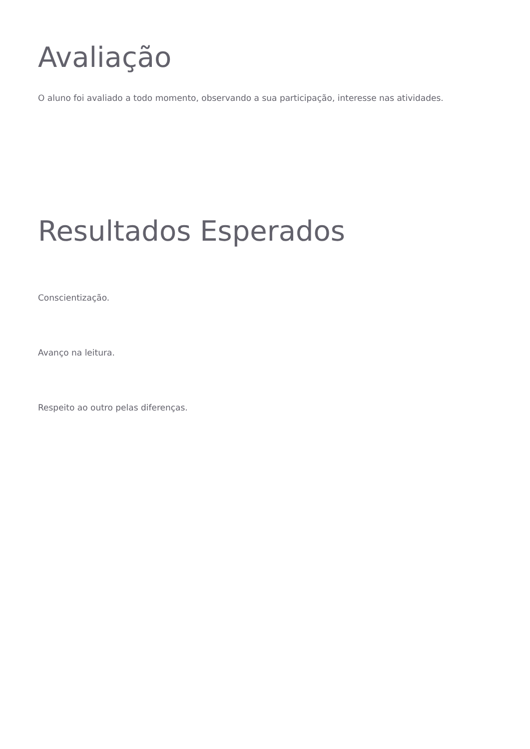Avaliação
O aluno foi avaliado a todo momento, observando a sua participação, interesse nas atividades.
Resultados Esperados
Conscientização.
Avanço na leitura.
Respeito ao outro pelas diferenças.